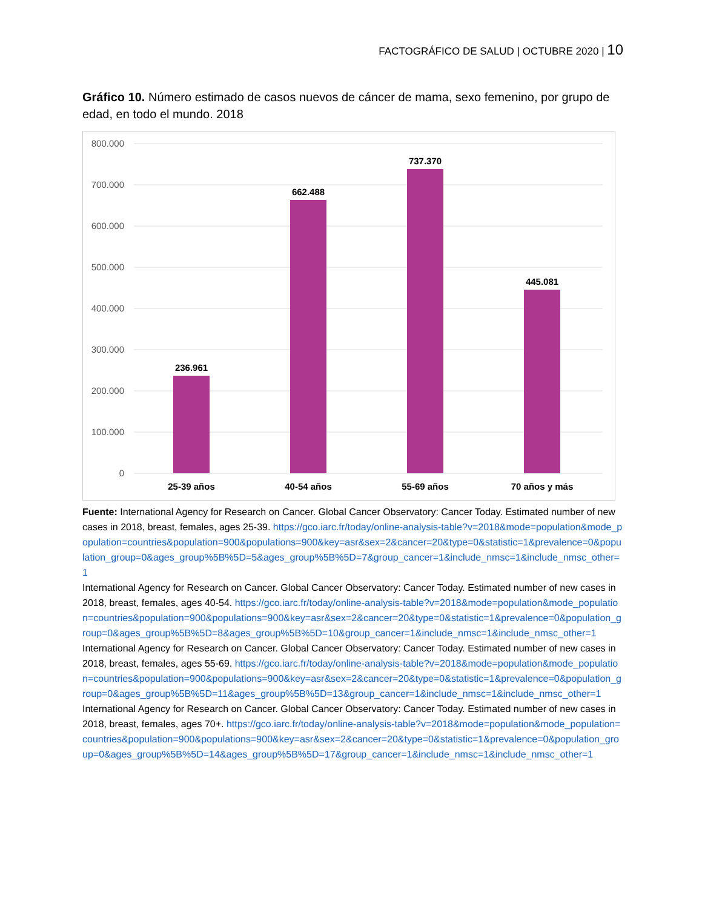FACTOGRÁFICO DE SALUD | OCTUBRE 2020 | 10
Gráfico 10. Número estimado de casos nuevos de cáncer de mama, sexo femenino, por grupo de edad, en todo el mundo. 2018
800.000
700.000
600.000
500.000
400.000
300.000
200.000
100.000
0
236.961
662.488
737.370
445.081
25-39 años
40-54 años
55-69 años
70 años y más
Fuente: International Agency for Research on Cancer. Global Cancer Observatory: Cancer Today. Estimated number of new cases in 2018, breast, females, ages 25-39. https://gco.iarc.fr/today/online-analysis-table?v=2018&mode=population&mode_population=countries&population=900&populations=900&key=asr&sex=2&cancer=20&type=0&statistic=1&prevalence=0&population_group=0&ages_group%5B%5D=5&ages_group%5B%5D=7&group_cancer=1&include_nmsc=1&include_nmsc_other=1
International Agency for Research on Cancer. Global Cancer Observatory: Cancer Today. Estimated number of new cases in 2018, breast, females, ages 40-54. https://gco.iarc.fr/today/online-analysis-table?v=2018&mode=population&mode_population=countries&population=900&populations=900&key=asr&sex=2&cancer=20&type=0&statistic=1&prevalence=0&population_group=0&ages_group%5B%5D=8&ages_group%5B%5D=10&group_cancer=1&include_nmsc=1&include_nmsc_other=1
International Agency for Research on Cancer. Global Cancer Observatory: Cancer Today. Estimated number of new cases in 2018, breast, females, ages 55-69. https://gco.iarc.fr/today/online-analysis-table?v=2018&mode=population&mode_population=countries&population=900&populations=900&key=asr&sex=2&cancer=20&type=0&statistic=1&prevalence=0&population_group=0&ages_group%5B%5D=11&ages_group%5B%5D=13&group_cancer=1&include_nmsc=1&include_nmsc_other=1
International Agency for Research on Cancer. Global Cancer Observatory: Cancer Today. Estimated number of new cases in 2018, breast, females, ages 70+. https://gco.iarc.fr/today/online-analysis-table?v=2018&mode=population&mode_population=countries&population=900&populations=900&key=asr&sex=2&cancer=20&type=0&statistic=1&prevalence=0&population_group=0&ages_group%5B%5D=14&ages_group%5B%5D=17&group_cancer=1&include_nmsc=1&include_nmsc_other=1